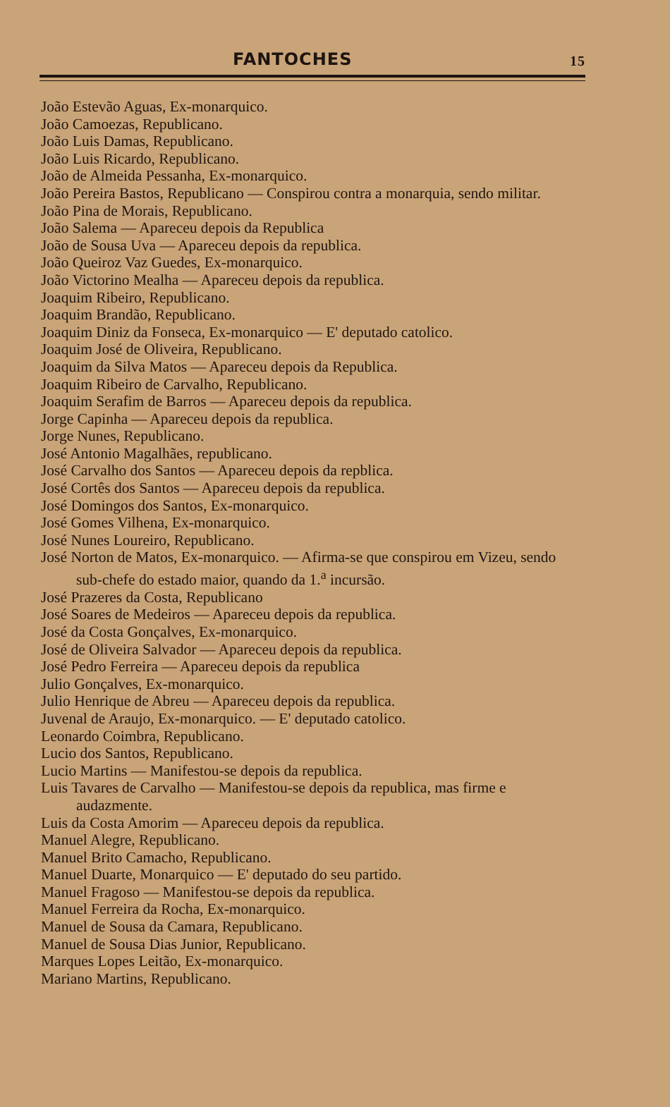FANTOCHES 15
João Estevão Aguas, Ex-monarquico.
João Camoezas, Republicano.
João Luis Damas, Republicano.
João Luis Ricardo, Republicano.
João de Almeida Pessanha, Ex-monarquico.
João Pereira Bastos, Republicano — Conspirou contra a monarquia, sendo militar.
João Pina de Morais, Republicano.
João Salema — Apareceu depois da Republica
João de Sousa Uva — Apareceu depois da republica.
João Queiroz Vaz Guedes, Ex-monarquico.
João Victorino Mealha — Apareceu depois da republica.
Joaquim Ribeiro, Republicano.
Joaquim Brandão, Republicano.
Joaquim Diniz da Fonseca, Ex-monarquico — E' deputado catolico.
Joaquim José de Oliveira, Republicano.
Joaquim da Silva Matos — Apareceu depois da Republica.
Joaquim Ribeiro de Carvalho, Republicano.
Joaquim Serafim de Barros — Apareceu depois da republica.
Jorge Capinha — Apareceu depois da republica.
Jorge Nunes, Republicano.
José Antonio Magalhães, republicano.
José Carvalho dos Santos — Apareceu depois da repblica.
José Cortês dos Santos — Apareceu depois da republica.
José Domingos dos Santos, Ex-monarquico.
José Gomes Vilhena, Ex-monarquico.
José Nunes Loureiro, Republicano.
José Norton de Matos, Ex-monarquico. — Afirma-se que conspirou em Vizeu, sendo sub-chefe do estado maior, quando da 1.<sup>a</sup> incursão.
José Prazeres da Costa, Republicano
José Soares de Medeiros — Apareceu depois da republica.
José da Costa Gonçalves, Ex-monarquico.
José de Oliveira Salvador — Apareceu depois da republica.
José Pedro Ferreira — Apareceu depois da republica
Julio Gonçalves, Ex-monarquico.
Julio Henrique de Abreu — Apareceu depois da republica.
Juvenal de Araujo, Ex-monarquico. — E' deputado catolico.
Leonardo Coimbra, Republicano.
Lucio dos Santos, Republicano.
Lucio Martins — Manifestou-se depois da republica.
Luis Tavares de Carvalho — Manifestou-se depois da republica, mas firme e audazmente.
Luis da Costa Amorim — Apareceu depois da republica.
Manuel Alegre, Republicano.
Manuel Brito Camacho, Republicano.
Manuel Duarte, Monarquico — E' deputado do seu partido.
Manuel Fragoso — Manifestou-se depois da republica.
Manuel Ferreira da Rocha, Ex-monarquico.
Manuel de Sousa da Camara, Republicano.
Manuel de Sousa Dias Junior, Republicano.
Marques Lopes Leitão, Ex-monarquico.
Mariano Martins, Republicano.